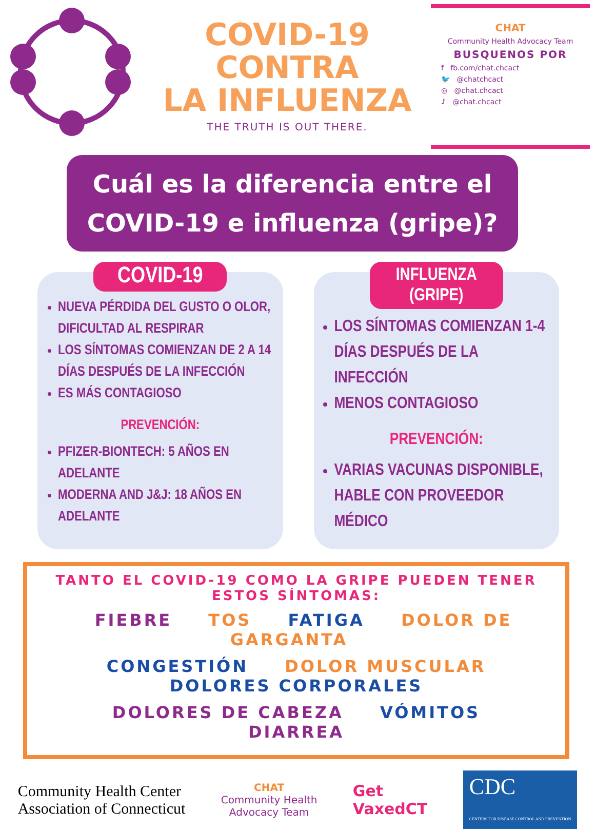COVID-19
CONTRA
LA INFLUENZA
THE TRUTH IS OUT THERE.
CHAT
Community Health Advocacy Team
BUSQUENOS POR
f fb.com/chat.chcact
🐦 @chatchcact
◎ @chat.chcact
♪ @chat.chcact
Cuál es la diferencia entre el COVID-19 e influenza (gripe)?
COVID-19
NUEVA PÉRDIDA DEL GUSTO O OLOR, DIFICULTAD AL RESPIRAR
LOS SÍNTOMAS COMIENZAN DE 2 A 14 DÍAS DESPUÉS DE LA INFECCIÓN
ES MÁS CONTAGIOSO
PREVENCIÓN:
PFIZER-BIONTECH: 5 AÑOS EN ADELANTE
MODERNA AND J&J: 18 AÑOS EN ADELANTE
INFLUENZA
(GRIPE)
LOS SÍNTOMAS COMIENZAN 1-4 DÍAS DESPUÉS DE LA INFECCIÓN
MENOS CONTAGIOSO
PREVENCIÓN:
VARIAS VACUNAS DISPONIBLE, HABLE CON PROVEEDOR MÉDICO
TANTO EL COVID-19 COMO LA GRIPE PUEDEN TENER ESTOS SÍNTOMAS:
FIEBRE TOS FATIGA DOLOR DE GARGANTA
CONGESTIÓN DOLOR MUSCULAR DOLORES CORPORALES
DOLORES DE CABEZA VÓMITOS DIARREA
Community Health Center
Association of Connecticut
CHAT
Community Health
Advocacy Team
Get
VaxedCT
CDC
CENTERS FOR DISEASE CONTROL AND PREVENTION